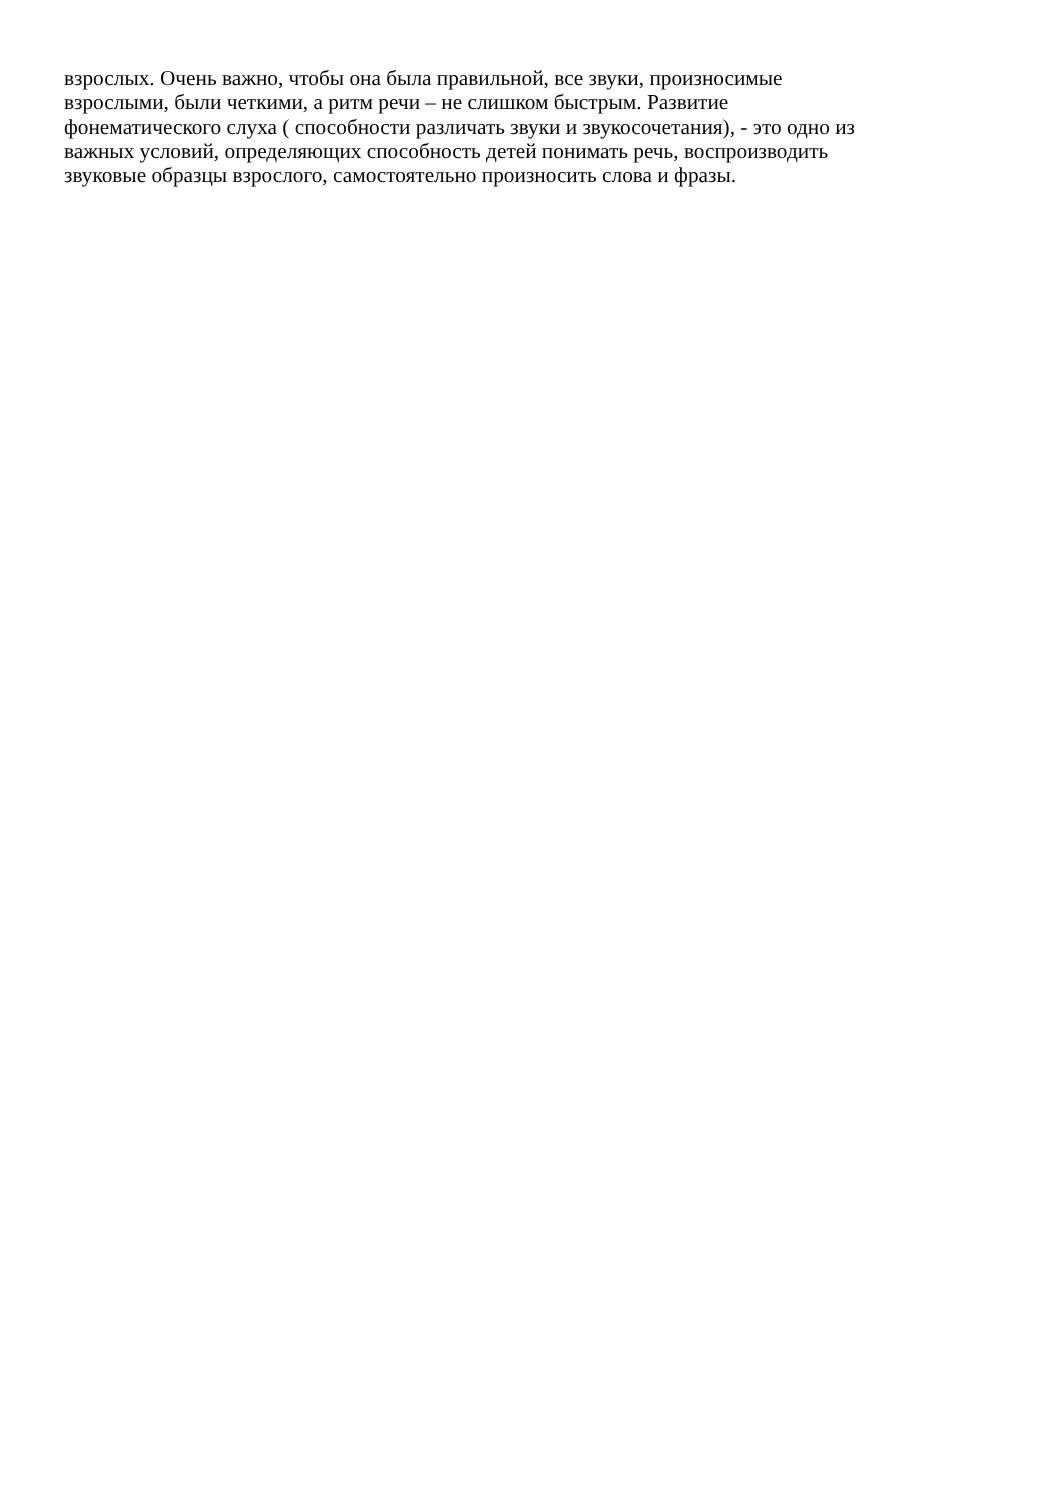взрослых. Очень важно, чтобы она была правильной, все звуки, произносимые
взрослыми, были четкими, а ритм речи – не слишком быстрым. Развитие
фонематического слуха ( способности различать звуки и звукосочетания), - это одно из
важных условий, определяющих способность детей понимать речь, воспроизводить
звуковые образцы взрослого, самостоятельно произносить слова и фразы.